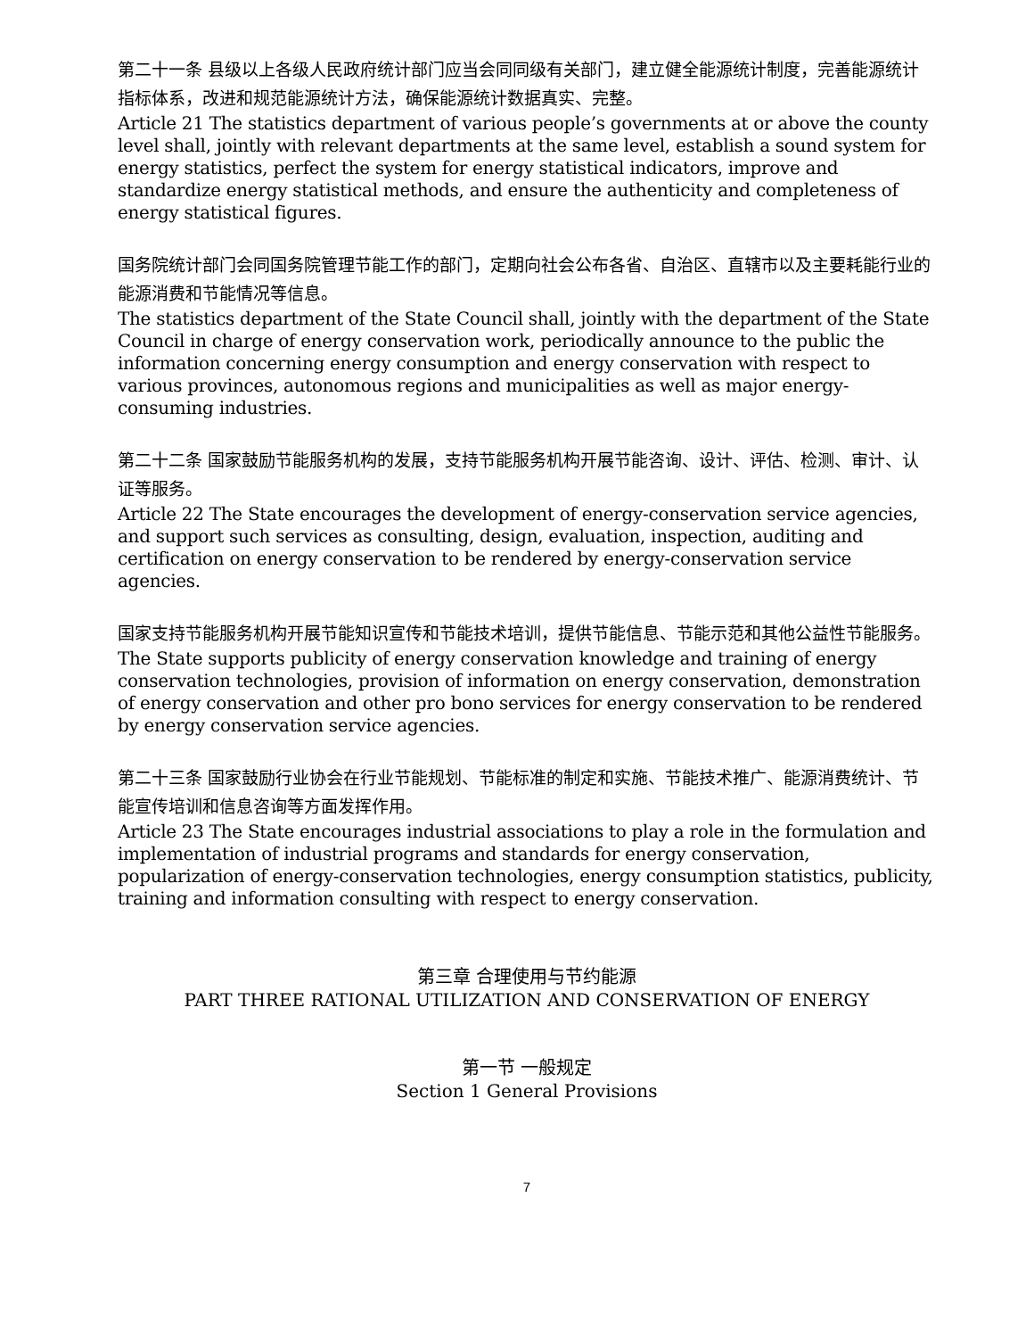第二十一条 县级以上各级人民政府统计部门应当会同同级有关部门，建立健全能源统计制度，完善能源统计指标体系，改进和规范能源统计方法，确保能源统计数据真实、完整。
Article 21 The statistics department of various people’s governments at or above the county level shall, jointly with relevant departments at the same level, establish a sound system for energy statistics, perfect the system for energy statistical indicators, improve and standardize energy statistical methods, and ensure the authenticity and completeness of energy statistical figures.
国务院统计部门会同国务院管理节能工作的部门，定期向社会公布各省、自治区、直辖市以及主要耗能行业的能源消费和节能情况等信息。
The statistics department of the State Council shall, jointly with the department of the State Council in charge of energy conservation work, periodically announce to the public the information concerning energy consumption and energy conservation with respect to various provinces, autonomous regions and municipalities as well as major energy-consuming industries.
第二十二条 国家鼓励节能服务机构的发展，支持节能服务机构开展节能咨询、设计、评估、检测、审计、认证等服务。
Article 22 The State encourages the development of energy-conservation service agencies, and support such services as consulting, design, evaluation, inspection, auditing and certification on energy conservation to be rendered by energy-conservation service agencies.
国家支持节能服务机构开展节能知识宣传和节能技术培训，提供节能信息、节能示范和其他公益性节能服务。
The State supports publicity of energy conservation knowledge and training of energy conservation technologies, provision of information on energy conservation, demonstration of energy conservation and other pro bono services for energy conservation to be rendered by energy conservation service agencies.
第二十三条 国家鼓励行业协会在行业节能规划、节能标准的制定和实施、节能技术推广、能源消费统计、节能宣传培训和信息咨询等方面发挥作用。
Article 23 The State encourages industrial associations to play a role in the formulation and implementation of industrial programs and standards for energy conservation, popularization of energy-conservation technologies, energy consumption statistics, publicity, training and information consulting with respect to energy conservation.
第三章 合理使用与节约能源
PART THREE RATIONAL UTILIZATION AND CONSERVATION OF ENERGY
第一节 一般规定
Section 1 General Provisions
7